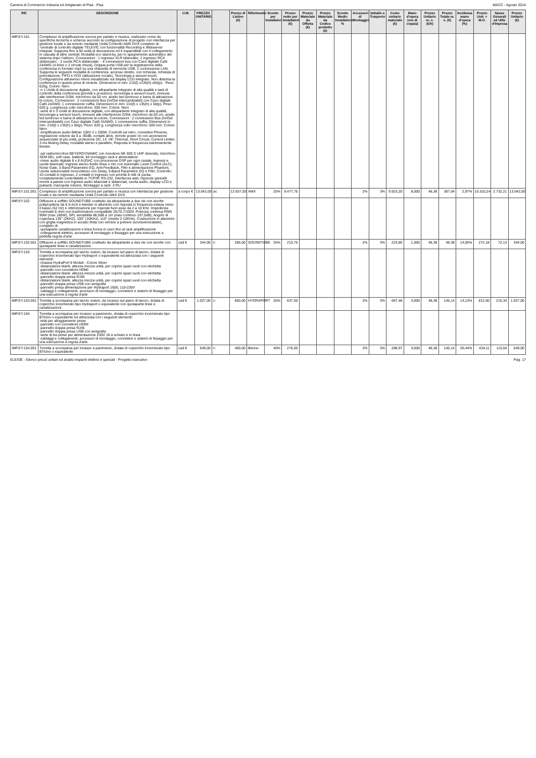Camera di Commercio Indusria ed Artigianato di Pisa - Pisa MACC - Agosto 2014
| RIF. | DESCRIZIONE | U.M. | PREZZO UNITARIO | | Prezzo di Listino (€) | Riferimento | Sconto per Installatori | Prezzo netto per Installatori (€) | Prezzo Materiale da Offerta (€) | Prezzo Materiale da Codice prodotto (€) | Sconto Medio Installatore % | Accessori di Montaggio | Imballo e Trasporto | Costo unitario materiale (€) | Mano d'opera (ore di coppia) | Prezzo Unitario m. o. (€/h) | Prezzo Totale m. o. (€) | Incidenza mano d'opera (%) | Prezzo Unit. + M.O. | Spese Generali ed Utile d'Impresa | Prezzo Unitario (€) |
| --- | --- | --- | --- | --- | --- | --- | --- | --- | --- | --- | --- | --- | --- | --- | --- | --- | --- | --- | --- | --- | --- |
| IMP.EY.101 | Complesso di amplificazione sonora per parlato e musica, realizzato come da specifiche tecniche e schema secondo la configurazione di progetto con interfaccia per gestione locale e da remoto mediante Unità Controllo AMX DVX completo di: -centrale di controllo digitale TELEVIC con funzionalità Recording e Webserver integrati, Supporta fino a 50 unità di discussione ed è espandibile con il collegamento in cascata di altre centrali, Modalità eco stand-by, per lo spegnimento automatico del sistema dopo l'utilizzo, Connessioni : 1 ingresso XLR bilanciato; 1 ingresso RCA sbilanciato; - 2 uscite RCA sbilanciate; - 4 connessioni bus con Cavo digitale Cat5 24AWG (4 linee o 2 circuiti chiusi), Doppia porta USB per la registrazione della conferenza in formato mp3 su una chiavetta di memoria USB, 1 connessione LAN, Supporta le seguenti modalità di conferenza: accesso diretto, con richiesta, richiesta di prenotazione, FIFO e VOX (attivazione vocale), Tecnologia a sensori touch, Configurazione attraverso menù visualizzato sul display LCD integrato, Non disturba la conferenza in quanto priva di ventole, Dimensioni in mm: 210(l) x135(h) x50(p) - Peso: 620g, Colore: Nero -n 1 Unità di discussione digitale, con altoparlante integrato di alta qualità e tasti di controllo della conferenza (priorità e prossimo), tecnologia a sensori touch, immune alle interferenze GSM, microfono da 50 cm, anello led luminoso e barra di attivazione bi-colore, Connessioni : 2 connessioni Bus (In/Out intercambiabili) con Cavo digitale Cat5 24AWG; 1 connessione cuffia; Dimensioni in mm: 210(l) x 135(h) x 50(p). Peso: 620 g. Lunghezza collo microfono: 500 mm. Colore: Nero -serie di n 3 Unità di discussione digitale, con altoparlante integrato di alta qualità, tecnologia a sensori touch, immune alle interferenze GSM, microfono da 50 cm, anello led luminoso e barra di attivazione bi-colore, Connessioni : 2 connessioni Bus (In/Out intercambiabili) con Cavo digitale Cat5 24AWG; 1 connessione cuffia; Dimensioni in mm: 210(l) x 135(h) x 50(p). Peso: 620 g. Lunghezza collo microfono: 500 mm. Colore: Nero -Amplificatore audio Bittner 100V 2 x 200W. Controlli sul retro, connettori Phoenix, regolazione volume da 0 a -90dB, contatti alive, remote power on con accensione sequenziale di più unità, protezione DC, LF, HF, Thermal, Short Circuit, Current Limiter, 3 ms Muting Delay, modalità stereo e parallelo, Risposta in frequenza estremamente lineare. -set radiomicrofoni BEYERDYNAMIC con ricevitore NE 600 S UHF diversity, microfono SEM 681, soft case, batterie, kit montaggio rack e alimentatore -mixer audio digitale 8 x 8 AUDAC con processore DSP per ogni canale, ingressi e uscite bilanciati, Ingressi stereo livello linea o mic con Automatic Level Control (ALC), Noise Gate, 5 Band Parametric EQ, Anti-Feedback, Filtri e alimentazione Phantom, Uscite selezionabili mono/stereo con Delay, 5-Band Parametric EQ e Filtri, Controllo: 10 contatti in ingresso, 2 contatti in ingresso con priorità 8 relè di uscita, completamente controllabile in TCP/IP, RS-232, interfaccia web, Opzione pannelli remoti a parete con ingressi audio bilanciati e sbilanciati, uscita audio, display LCD e pulsanti, manopola volume, Montaggio a rack: 3 RU | | | | | | | | | | | | | | | | | | | | |
| IMP.EY.101.001 | Complesso di amplificazione sonora per parlato e musica con interfaccia per gestione locale e da remoto mediante Unità Controllo AMX DVX | a corpo € | 13.042,00 | ac | 12.637,00 | AMX | 25% | 9.477,75 | | | | 2% | 3% | 9.923,20 | 8,000 | 48,38 | 387,04 | 2,97% | 10.310,24 | 2.732,21 | 13.042,00 |
| IMP.EY.102 | Diffusore a soffitto SOUNDTUBE costituito da altoparlante a due vie con woofer polipropilene da 6.5-inch e tweeter in alluminio con risposta in frequenza estesa verso il basso (52 Hz) e ottimizzazione per risposte fuori asse da 2 a 10 kHz. Impedenza nominale 8 ohm con trasformatore compatibile 25/70,7/100V, Potenza continua RMS 90W (max 180W), SPL sensibilità 88,0dB a 1m (max continuo 107,5dB), Angolo di copertura 135° (2KHZ), 100° (10KHz), 110° (medio 2-10KHz). Costruzione in alluminio con griglia magnetica in acciaio finita con vernice a polvere (sovraverniciabile), completo di: -quotaparte canalizzazioni e linea fonica in cavo fino al rack amplificazione -collegamenti elettrici, accessori di montaggio e fissaggio per una esecuzione a perfetta regola d'arte | | | | | | | | | | | | | | | | | | | | |
| IMP.EY.102.001 | Diffusore a soffitto SOUNDTUBE costituito da altoparlante a due vie con woofer con quotaparte linee e canalizzazioni | cad € | 344,00 | n | 285,00 | SOUNDTUBE | 25% | 213,75 | | | | 2% | 3% | 223,80 | 1,000 | 48,38 | 48,38 | 14,06% | 272,18 | 72,13 | 344,00 |
| IMP.EY.103 | Torretta a scomparsa per tavolo oratori, da incasso sul piano di lavoro, dotata di coperchio incernierato tipo Hydraport o equivalente ed attrezzata con i seguenti elementi: -chassis HydraPort 9 Moduli - Colore Silver -distanziatore blank, altezza mezza unità, per coprire spazi vuoti con etichetta -pannello con connettore HDMI -distanziatore blank, altezza mezza unità, per coprire spazi vuoti con etichetta -pannello doppia presa RJ45 -distanziatore blank, altezza mezza unità, per coprire spazi vuoti con etichetta -pannello doppia presa USB con serigrafia -pannello presa alimentazione per Hydraport 1600, 110-230V -cablaggi e collegamenti, accessori di montaggio, connettori e sistemi di fissaggio per una esecuzione a regola d'arte | | | | | | | | | | | | | | | | | | | | |
| IMP.EY.103.001 | Torretta a scomparsa per tavolo oratori, da incasso sul piano di lavoro, dotata di coperchio incernierato tipo Hydraport o equivalente con quotaparte linee e canalizzazioni | cad € | 1.027,00 | n | 850,00 | HYDRAPORT | 25% | 637,50 | | | | 2% | 3% | 667,46 | 3,000 | 48,38 | 145,14 | 14,13% | 812,60 | 215,34 | 1.027,00 |
| IMP.EY.104 | Torretta a scomparsa per incasso a pavimento, dotata di coperchio incernierato tipo BTicino o equivalente ed attrezzata con i seguenti elementi: -telai per alloggiamento prese -pannello con connettore HDMI -pannello doppia presa RJ45 -pannello doppia presa USB con serigrafia -serie di tra prese per alimentazione 230V 16 A schuko e in linea -cablaggi e collegamenti, accessori di montaggio, connettori e sistemi di fissaggio per una esecuzione a regola d'arte | | | | | | | | | | | | | | | | | | | | |
| IMP.EY.104.001 | Torretta a scomparsa per incasso a pavimento, dotata di coperchio incernierato tipo BTicino o equivalente | cad € | 549,00 | n | 460,00 | Bticino | 40% | 276,00 | | | | 2% | 3% | 288,97 | 3,000 | 48,38 | 145,14 | 26,44% | 434,11 | 115,04 | 549,00 |
ELE/OE - Elenco prezzi unitari ed analisi impianti elettrici e speciali - Progetto esecutivo Pag. 17